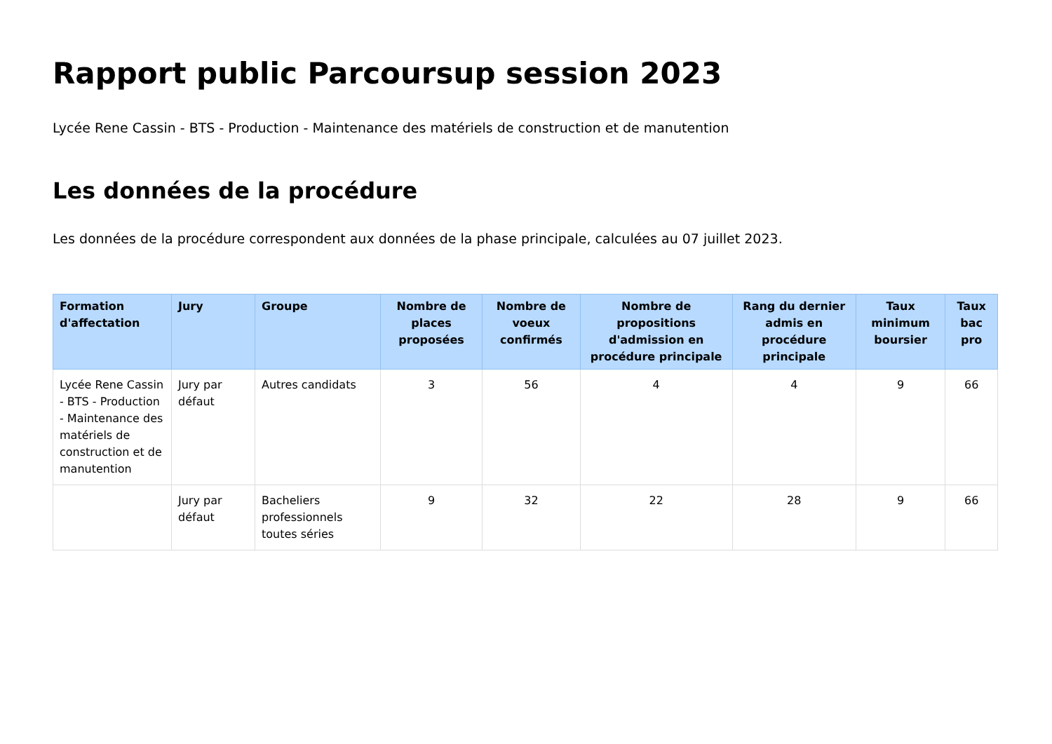Rapport public Parcoursup session 2023
Lycée Rene Cassin - BTS - Production - Maintenance des matériels de construction et de manutention
Les données de la procédure
Les données de la procédure correspondent aux données de la phase principale, calculées au 07 juillet 2023.
| Formation d'affectation | Jury | Groupe | Nombre de places proposées | Nombre de voeux confirmés | Nombre de propositions d'admission en procédure principale | Rang du dernier admis en procédure principale | Taux minimum boursier | Taux bac pro |
| --- | --- | --- | --- | --- | --- | --- | --- | --- |
| Lycée Rene Cassin - BTS - Production - Maintenance des matériels de construction et de manutention | Jury par défaut | Autres candidats | 3 | 56 | 4 | 4 | 9 | 66 |
| | Jury par défaut | Bacheliers professionnels toutes séries | 9 | 32 | 22 | 28 | 9 | 66 |